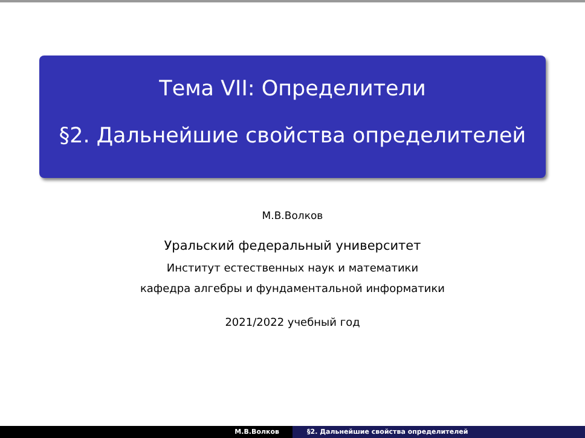Тема VII: Определители
§2. Дальнейшие свойства определителей
М.В.Волков
Уральский федеральный университет
Институт естественных наук и математики
кафедра алгебры и фундаментальной информатики
2021/2022 учебный год
М.В.Волков §2. Дальнейшие свойства определителей